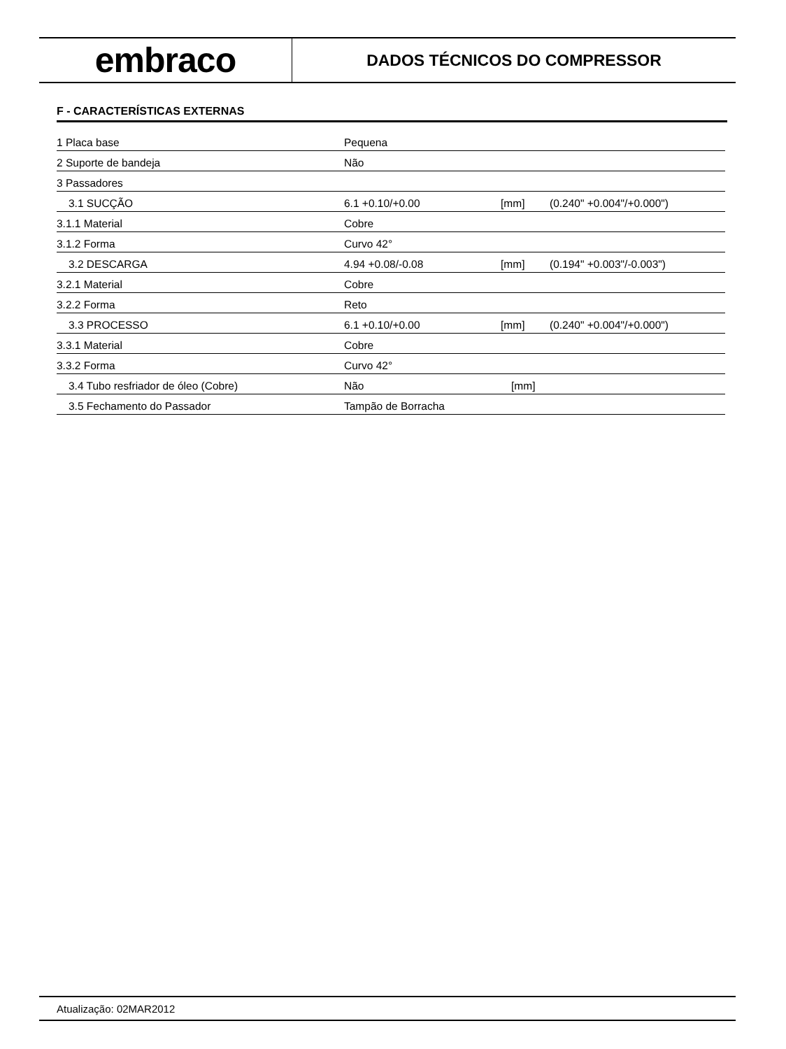embraco
DADOS TÉCNICOS DO COMPRESSOR
F - CARACTERÍSTICAS EXTERNAS
| 1 Placa base | Pequena | | |
| 2 Suporte de bandeja | Não | | |
| 3 Passadores | | | |
| 3.1 SUCÇÃO | 6.1 +0.10/+0.00 | [mm] | (0.240" +0.004"/+0.000") |
| 3.1.1 Material | Cobre | | |
| 3.1.2 Forma | Curvo 42° | | |
| 3.2 DESCARGA | 4.94 +0.08/-0.08 | [mm] | (0.194" +0.003"/-0.003") |
| 3.2.1 Material | Cobre | | |
| 3.2.2 Forma | Reto | | |
| 3.3 PROCESSO | 6.1 +0.10/+0.00 | [mm] | (0.240" +0.004"/+0.000") |
| 3.3.1 Material | Cobre | | |
| 3.3.2 Forma | Curvo 42° | | |
| 3.4 Tubo resfriador de óleo (Cobre) | Não | [mm] | |
| 3.5 Fechamento do Passador | Tampão de Borracha | | |
Atualização: 02MAR2012